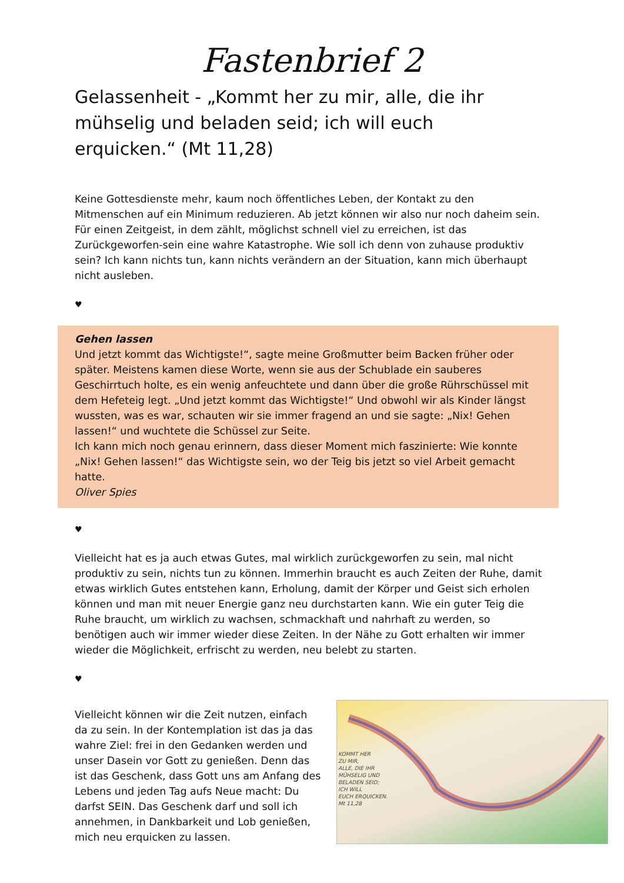Fastenbrief 2
Gelassenheit - „Kommt her zu mir, alle, die ihr mühselig und beladen seid; ich will euch erquicken.“ (Mt 11,28)
Keine Gottesdienste mehr, kaum noch öffentliches Leben, der Kontakt zu den Mitmenschen auf ein Minimum reduzieren. Ab jetzt können wir also nur noch daheim sein. Für einen Zeitgeist, in dem zählt, möglichst schnell viel zu erreichen, ist das Zurückgeworfen-sein eine wahre Katastrophe. Wie soll ich denn von zuhause produktiv sein? Ich kann nichts tun, kann nichts verändern an der Situation, kann mich überhaupt nicht ausleben.
♥
Gehen lassen
Und jetzt kommt das Wichtigste!“, sagte meine Großmutter beim Backen früher oder später. Meistens kamen diese Worte, wenn sie aus der Schublade ein sauberes Geschirrtuch holte, es ein wenig anfeuchtete und dann über die große Rührschüssel mit dem Hefeteig legt. „Und jetzt kommt das Wichtigste!“ Und obwohl wir als Kinder längst wussten, was es war, schauten wir sie immer fragend an und sie sagte: „Nix! Gehen lassen!“ und wuchtete die Schüssel zur Seite.
Ich kann mich noch genau erinnern, dass dieser Moment mich faszinierte: Wie konnte „Nix! Gehen lassen!“ das Wichtigste sein, wo der Teig bis jetzt so viel Arbeit gemacht hatte.
Oliver Spies
♥
Vielleicht hat es ja auch etwas Gutes, mal wirklich zurückgeworfen zu sein, mal nicht produktiv zu sein, nichts tun zu können. Immerhin braucht es auch Zeiten der Ruhe, damit etwas wirklich Gutes entstehen kann, Erholung, damit der Körper und Geist sich erholen können und man mit neuer Energie ganz neu durchstarten kann. Wie ein guter Teig die Ruhe braucht, um wirklich zu wachsen, schmackhaft und nahrhaft zu werden, so benötigen auch wir immer wieder diese Zeiten. In der Nähe zu Gott erhalten wir immer wieder die Möglichkeit, erfrischt zu werden, neu belebt zu starten.
♥
Vielleicht können wir die Zeit nutzen, einfach da zu sein. In der Kontemplation ist das ja das wahre Ziel: frei in den Gedanken werden und unser Dasein vor Gott zu genießen. Denn das ist das Geschenk, dass Gott uns am Anfang des Lebens und jeden Tag aufs Neue macht: Du darfst SEIN. Das Geschenk darf und soll ich annehmen, in Dankbarkeit und Lob genießen, mich neu erquicken zu lassen.
KOMMT HER
ZU MIR,
ALLE, DIE IHR
MÜHSELIG UND
BELADEN SEID;
ICH WILL
EUCH ERQUICKEN.
Mt 11,28